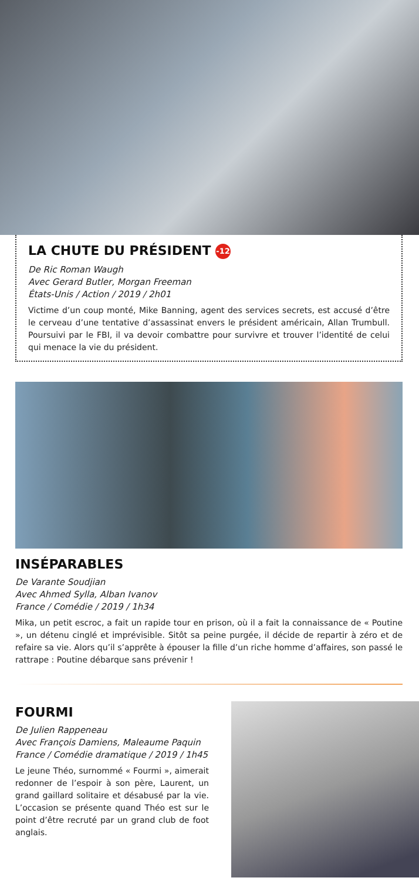LA CHUTE DU PRÉSIDENT -12
De Ric Roman Waugh
Avec Gerard Butler, Morgan Freeman
États-Unis / Action / 2019 / 2h01
Victime d’un coup monté, Mike Banning, agent des services secrets, est accusé d’être le cerveau d’une tentative d’assassinat envers le président américain, Allan Trumbull. Poursuivi par le FBI, il va devoir combattre pour survivre et trouver l’identité de celui qui menace la vie du président.
INSÉPARABLES
De Varante Soudjian
Avec Ahmed Sylla, Alban Ivanov
France / Comédie / 2019 / 1h34
Mika, un petit escroc, a fait un rapide tour en prison, où il a fait la connaissance de « Poutine », un détenu cinglé et imprévisible. Sitôt sa peine purgée, il décide de repartir à zéro et de refaire sa vie. Alors qu’il s’apprête à épouser la fille d’un riche homme d’affaires, son passé le rattrape : Poutine débarque sans prévenir !
FOURMI
De Julien Rappeneau
Avec François Damiens, Maleaume Paquin
France / Comédie dramatique / 2019 / 1h45
Le jeune Théo, surnommé « Fourmi », aimerait redonner de l’espoir à son père, Laurent, un grand gaillard solitaire et désabusé par la vie. L’occasion se présente quand Théo est sur le point d’être recruté par un grand club de foot anglais.